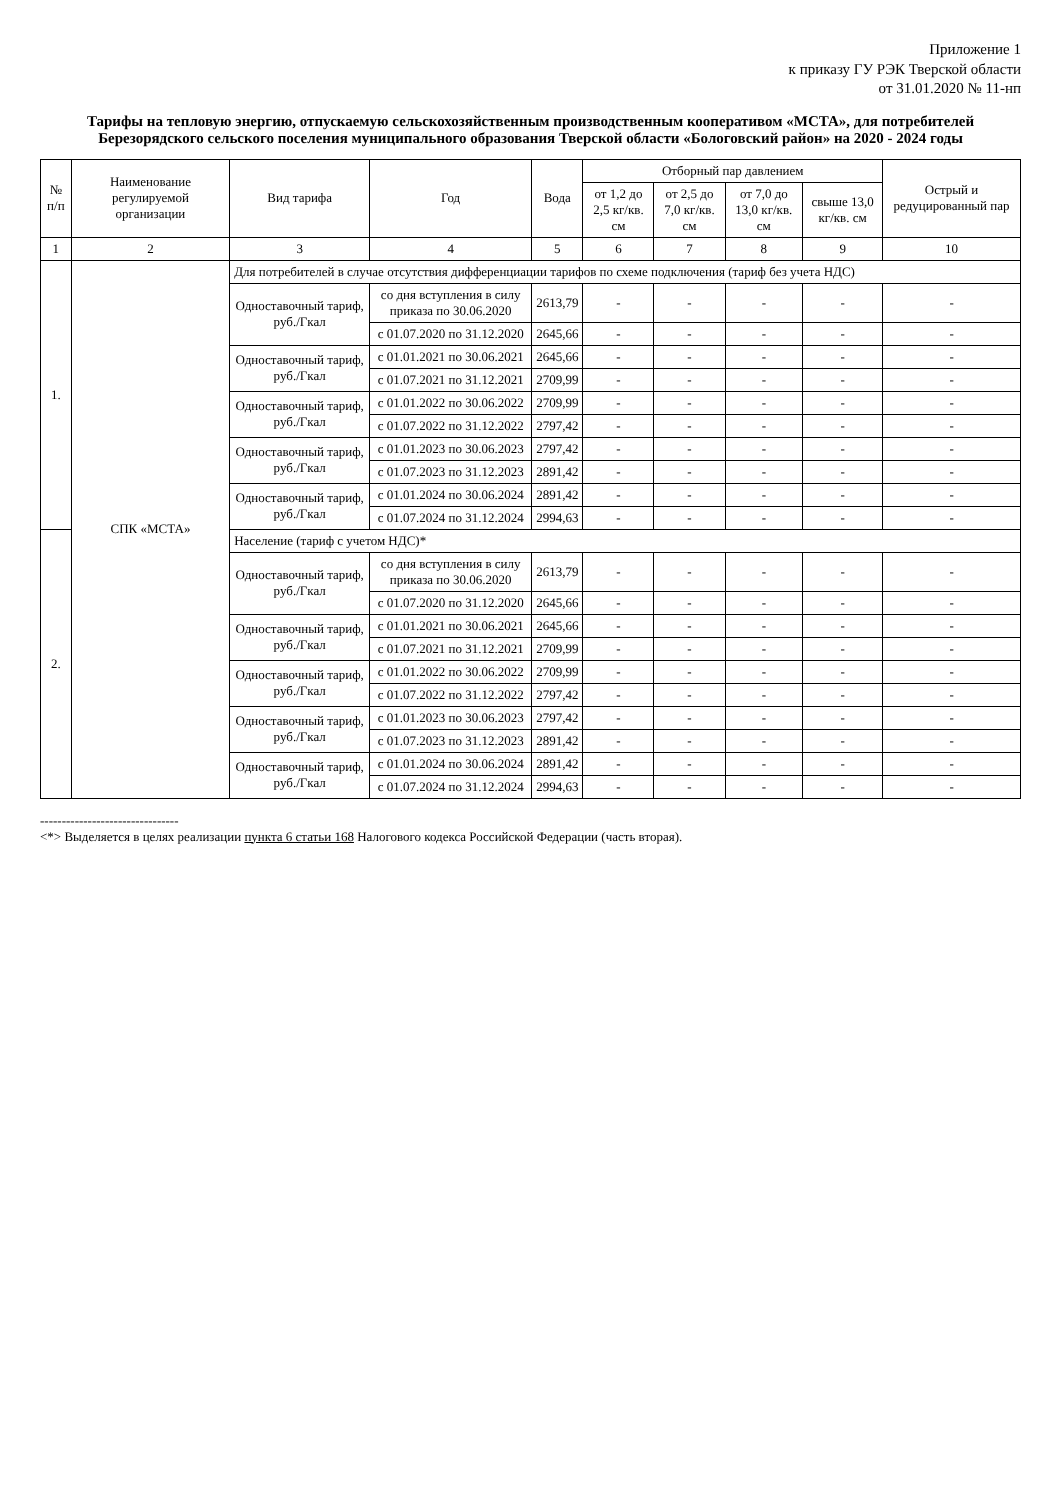Приложение 1
к приказу ГУ РЭК Тверской области
от 31.01.2020 № 11-нп
Тарифы на тепловую энергию, отпускаемую сельскохозяйственным производственным кооперативом «МСТА», для потребителей Березорядского сельского поселения муниципального образования Тверской области «Бологовский район» на 2020 - 2024 годы
| № п/п | Наименование регулируемой организации | Вид тарифа | Год | Вода | Отборный пар давлением | | | | Острый и редуцированный пар |
| --- | --- | --- | --- | --- | --- | --- | --- | --- | --- |
| | | | | | от 1,2 до 2,5 кг/кв. см | от 2,5 до 7,0 кг/кв. см | от 7,0 до 13,0 кг/кв. см | свыше 13,0 кг/кв. см | |
| 1 | 2 | 3 | 4 | 5 | 6 | 7 | 8 | 9 | 10 |
| 1. | СПК «МСТА» | Для потребителей в случае отсутствия дифференциации тарифов по схеме подключения (тариф без учета НДС) | | | | | | | |
| | | Одноставочный тариф, руб./Гкал | со дня вступления в силу приказа по 30.06.2020 | 2613,79 | - | - | - | - | - |
| | | | с 01.07.2020 по 31.12.2020 | 2645,66 | - | - | - | - | - |
| | | Одноставочный тариф, руб./Гкал | с 01.01.2021 по 30.06.2021 | 2645,66 | - | - | - | - | - |
| | | | с 01.07.2021 по 31.12.2021 | 2709,99 | - | - | - | - | - |
| | | Одноставочный тариф, руб./Гкал | с 01.01.2022 по 30.06.2022 | 2709,99 | - | - | - | - | - |
| | | | с 01.07.2022 по 31.12.2022 | 2797,42 | - | - | - | - | - |
| | | Одноставочный тариф, руб./Гкал | с 01.01.2023 по 30.06.2023 | 2797,42 | - | - | - | - | - |
| | | | с 01.07.2023 по 31.12.2023 | 2891,42 | - | - | - | - | - |
| | | Одноставочный тариф, руб./Гкал | с 01.01.2024 по 30.06.2024 | 2891,42 | - | - | - | - | - |
| | | | с 01.07.2024 по 31.12.2024 | 2994,63 | - | - | - | - | - |
| 2. | | Население (тариф с учетом НДС)* | | | | | | | |
| | | Одноставочный тариф, руб./Гкал | со дня вступления в силу приказа по 30.06.2020 | 2613,79 | - | - | - | - | - |
| | | | с 01.07.2020 по 31.12.2020 | 2645,66 | - | - | - | - | - |
| | | Одноставочный тариф, руб./Гкал | с 01.01.2021 по 30.06.2021 | 2645,66 | - | - | - | - | - |
| | | | с 01.07.2021 по 31.12.2021 | 2709,99 | - | - | - | - | - |
| | | Одноставочный тариф, руб./Гкал | с 01.01.2022 по 30.06.2022 | 2709,99 | - | - | - | - | - |
| | | | с 01.07.2022 по 31.12.2022 | 2797,42 | - | - | - | - | - |
| | | Одноставочный тариф, руб./Гкал | с 01.01.2023 по 30.06.2023 | 2797,42 | - | - | - | - | - |
| | | | с 01.07.2023 по 31.12.2023 | 2891,42 | - | - | - | - | - |
| | | Одноставочный тариф, руб./Гкал | с 01.01.2024 по 30.06.2024 | 2891,42 | - | - | - | - | - |
| | | | с 01.07.2024 по 31.12.2024 | 2994,63 | - | - | - | - | - |
--------------------------------
<*> Выделяется в целях реализации пункта 6 статьи 168 Налогового кодекса Российской Федерации (часть вторая).